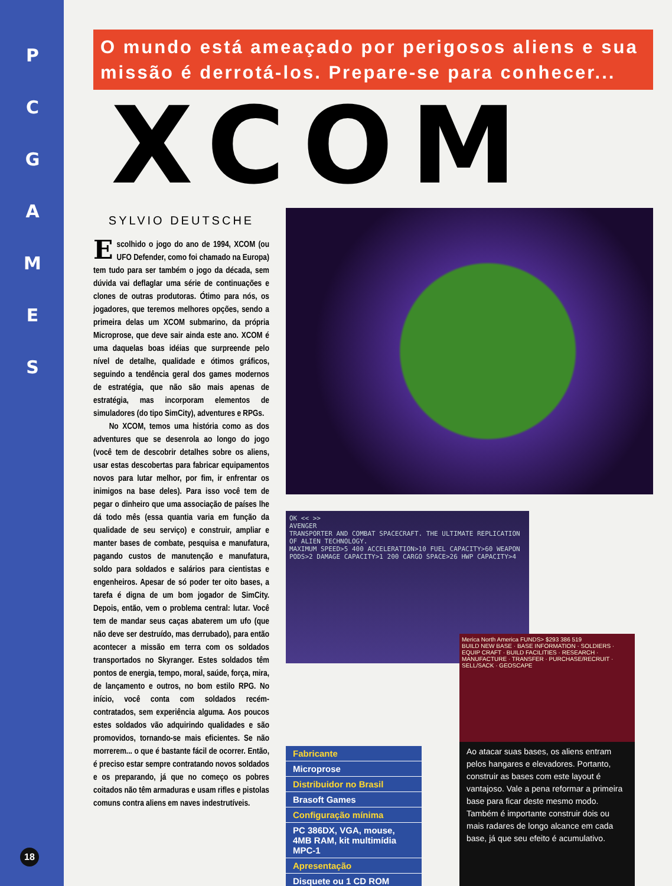P C G A M E S
18
O mundo está ameaçado por perigosos aliens e sua missão é derrotá-los. Prepare-se para conhecer...
XCOM
SYLVIO DEUTSCHE
Escolhido o jogo do ano de 1994, XCOM (ou UFO Defender, como foi chamado na Europa) tem tudo para ser também o jogo da década, sem dúvida vai deflaglar uma série de continuações e clones de outras produtoras. Ótimo para nós, os jogadores, que teremos melhores opções, sendo a primeira delas um XCOM submarino, da própria Microprose, que deve sair ainda este ano. XCOM é uma daquelas boas idéias que surpreende pelo nível de detalhe, qualidade e ótimos gráficos, seguindo a tendência geral dos games modernos de estratégia, que não são mais apenas de estratégia, mas incorporam elementos de simuladores (do tipo SimCity), adventures e RPGs.
No XCOM, temos uma história como as dos adventures que se desenrola ao longo do jogo (você tem de descobrir detalhes sobre os aliens, usar estas descobertas para fabricar equipamentos novos para lutar melhor, por fim, ir enfrentar os inimigos na base deles). Para isso você tem de pegar o dinheiro que uma associação de países lhe dá todo mês (essa quantia varia em função da qualidade de seu serviço) e construir, ampliar e manter bases de combate, pesquisa e manufatura, pagando custos de manutenção e manufatura, soldo para soldados e salários para cientistas e engenheiros. Apesar de só poder ter oito bases, a tarefa é digna de um bom jogador de SimCity. Depois, então, vem o problema central: lutar. Você tem de mandar seus caças abaterem um ufo (que não deve ser destruído, mas derrubado), para então acontecer a missão em terra com os soldados transportados no Skyranger. Estes soldados têm pontos de energia, tempo, moral, saúde, força, mira, de lançamento e outros, no bom estilo RPG. No início, você conta com soldados recém-contratados, sem experiência alguma. Aos poucos estes soldados vão adquirindo qualidades e são promovidos, tornando-se mais eficientes. Se não morrerem... o que é bastante fácil de ocorrer. Então, é preciso estar sempre contratando novos soldados e os preparando, já que no começo os pobres coitados não têm armaduras e usam rifles e pistolas comuns contra aliens em naves indestrutíveis.
OK << >>
AVENGER
TRANSPORTER AND COMBAT SPACECRAFT. THE ULTIMATE REPLICATION OF ALIEN TECHNOLOGY.
MAXIMUM SPEED>5 400 ACCELERATION>10 FUEL CAPACITY>60 WEAPON PODS>2 DAMAGE CAPACITY>1 200 CARGO SPACE>26 HWP CAPACITY>4
Fabricante
Microprose
Distribuidor no Brasil
Brasoft Games
Configuração mínima
PC 386DX, VGA, mouse, 4MB RAM, kit multimídia MPC-1
Apresentação
Disquete ou 1 CD ROM
Merica North America FUNDS> $293 386 519
BUILD NEW BASE · BASE INFORMATION · SOLDIERS · EQUIP CRAFT · BUILD FACILITIES · RESEARCH · MANUFACTURE · TRANSFER · PURCHASE/RECRUIT · SELL/SACK · GEOSCAPE
Ao atacar suas bases, os aliens entram pelos hangares e elevadores. Portanto, construir as bases com este layout é vantajoso. Vale a pena reformar a primeira base para ficar deste mesmo modo. Também é importante construir dois ou mais radares de longo alcance em cada base, já que seu efeito é acumulativo.